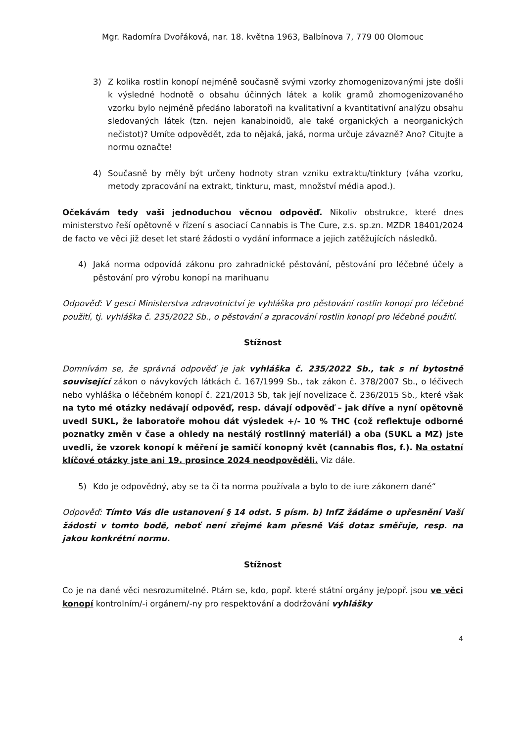Mgr. Radomíra Dvořáková, nar. 18. května 1963, Balbínova 7, 779 00 Olomouc
3) Z kolika rostlin konopí nejméně současně svými vzorky zhomogenizovanými jste došli k výsledné hodnotě o obsahu účinných látek a kolik gramů zhomogenizovaného vzorku bylo nejméně předáno laboratoři na kvalitativní a kvantitativní analýzu obsahu sledovaných látek (tzn. nejen kanabinoidů, ale také organických a neorganických nečistot)? Umíte odpovědět, zda to nějaká, jaká, norma určuje závazně? Ano? Citujte a normu označte!
4) Současně by měly být určeny hodnoty stran vzniku extraktu/tinktury (váha vzorku, metody zpracování na extrakt, tinkturu, mast, množství média apod.).
Očekávám tedy vaši jednoduchou věcnou odpověď. Nikoliv obstrukce, které dnes ministerstvo řeší opětovně v řízení s asociací Cannabis is The Cure, z.s. sp.zn. MZDR 18401/2024 de facto ve věci již deset let staré žádosti o vydání informace a jejich zatěžujících následků.
4) Jaká norma odpovídá zákonu pro zahradnické pěstování, pěstování pro léčebné účely a pěstování pro výrobu konopí na marihuanu
Odpověď: V gesci Ministerstva zdravotnictví je vyhláška pro pěstování rostlin konopí pro léčebné použití, tj. vyhláška č. 235/2022 Sb., o pěstování a zpracování rostlin konopí pro léčebné použití.
Stížnost
Domnívám se, že správná odpověď je jak vyhláška č. 235/2022 Sb., tak s ní bytostně související zákon o návykových látkách č. 167/1999 Sb., tak zákon č. 378/2007 Sb., o léčivech nebo vyhláška o léčebném konopí č. 221/2013 Sb, tak její novelizace č. 236/2015 Sb., které však na tyto mé otázky nedávají odpověď, resp. dávají odpověď – jak dříve a nyní opětovně uvedl SUKL, že laboratoře mohou dát výsledek +/- 10 % THC (což reflektuje odborné poznatky změn v čase a ohledy na nestálý rostlinný materiál) a oba (SUKL a MZ) jste uvedli, že vzorek konopí k měření je samičí konopný květ (cannabis flos, f.). Na ostatní klíčové otázky jste ani 19. prosince 2024 neodpověděli. Viz dále.
5) Kdo je odpovědný, aby se ta či ta norma používala a bylo to de iure zákonem dané“
Odpověď: Tímto Vás dle ustanovení § 14 odst. 5 písm. b) InfZ žádáme o upřesnění Vaší žádosti v tomto bodě, neboť není zřejmé kam přesně Váš dotaz směřuje, resp. na jakou konkrétní normu.
Stížnost
Co je na dané věci nesrozumitelné. Ptám se, kdo, popř. které státní orgány je/popř. jsou ve věci konopí kontrolním/-i orgánem/-ny pro respektování a dodržování vyhlášky
4